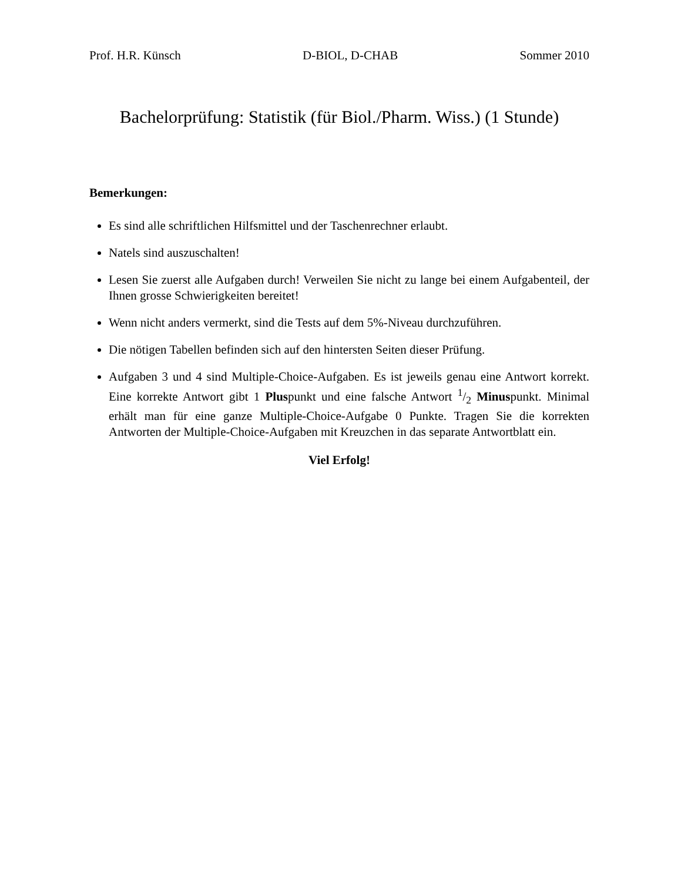Prof. H.R. Künsch D-BIOL, D-CHAB Sommer 2010
Bachelorprüfung: Statistik (für Biol./Pharm. Wiss.) (1 Stunde)
Bemerkungen:
Es sind alle schriftlichen Hilfsmittel und der Taschenrechner erlaubt.
Natels sind auszuschalten!
Lesen Sie zuerst alle Aufgaben durch! Verweilen Sie nicht zu lange bei einem Aufgabenteil, der Ihnen grosse Schwierigkeiten bereitet!
Wenn nicht anders vermerkt, sind die Tests auf dem 5%-Niveau durchzuführen.
Die nötigen Tabellen befinden sich auf den hintersten Seiten dieser Prüfung.
Aufgaben 3 und 4 sind Multiple-Choice-Aufgaben. Es ist jeweils genau eine Antwort korrekt. Eine korrekte Antwort gibt 1 Pluspunkt und eine falsche Antwort 1/2 Minuspunkt. Minimal erhält man für eine ganze Multiple-Choice-Aufgabe 0 Punkte. Tragen Sie die korrekten Antworten der Multiple-Choice-Aufgaben mit Kreuzchen in das separate Antwortblatt ein.
Viel Erfolg!